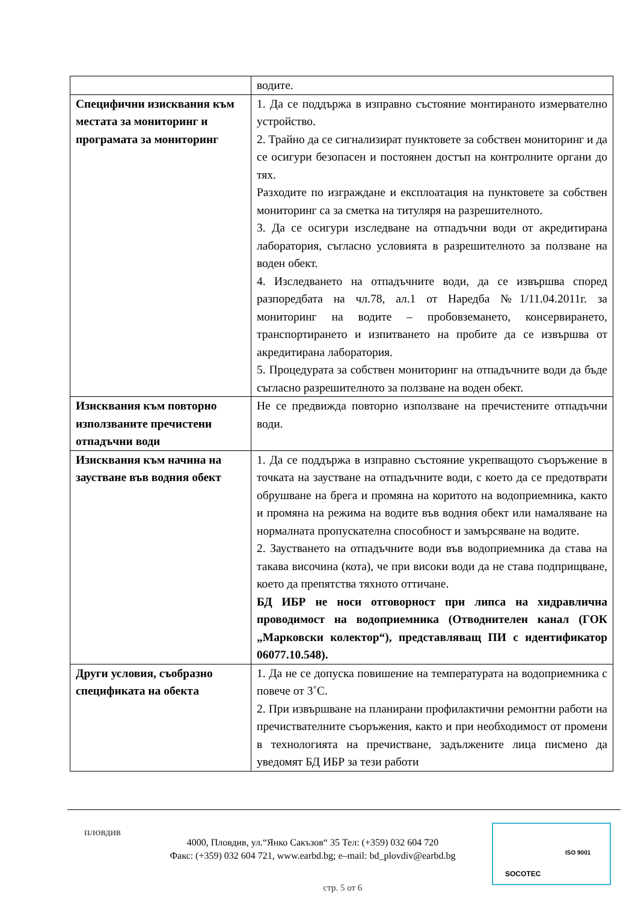| | водите. |
| Специфични изисквания към местата за мониторинг и програмата за мониторинг | 1. Да се поддържа в изправно състояние монтираното измервателно устройство. 2. Трайно да се сигнализират пунктовете за собствен мониторинг и да се осигури безопасен и постоянен достъп на контролните органи до тях. Разходите по изграждане и експлоатация на пунктовете за собствен мониторинг са за сметка на титуляря на разрешителното. 3. Да се осигури изследване на отпадъчни води от акредитирана лаборатория, съгласно условията в разрешителното за ползване на воден обект. 4. Изследването на отпадъчните води, да се извършва според разпоредбата на чл.78, ал.1 от Наредба №1/11.04.2011г. за мониторинг на водите – пробовземането, консервирането, транспортирането и изпитването на пробите да се извършва от акредитирана лаборатория. 5. Процедурата за собствен мониторинг на отпадъчните води да бъде съгласно разрешителното за ползване на воден обект. |
| Изисквания към повторно използваните пречистени отпадъчни води | Не се предвижда повторно използване на пречистените отпадъчни води. |
| Изисквания към начина на заустване във водния обект | 1. Да се поддържа в изправно състояние укрепващото съоръжение в точката на заустване на отпадъчните води, с което да се предотврати обрушване на брега и промяна на коритото на водоприемника, както и промяна на режима на водите във водния обект или намаляване на нормалната пропускателна способност и замърсяване на водите. 2. Заустването на отпадъчните води във водоприемника да става на такава височина (кота), че при високи води да не става подприщване, което да препятства тяхното оттичане. БД ИБР не носи отговорност при липса на хидравлична проводимост на водоприемника (Отводнителен канал (ГОК „Марковски колектор“), представляващ ПИ с идентификатор 06077.10.548). |
| Други условия, съобразно спецификата на обекта | 1. Да не се допуска повишение на температурата на водоприемника с повече от 3˚С. 2. При извършване на планирани профилактични ремонтни работи на пречиствателните съоръжения, както и при необходимост от промени в технологията на пречистване, задължените лица писмено да уведомят БД ИБР за тези работи |
ПЛОВДИВ
4000, Пловдив, ул.“Янко Сакъзов“ 35 Тел: (+359) 032 604 720
Факс: (+359) 032 604 721, www.earbd.bg; e–mail: bd_plovdiv@earbd.bg
стр. 5 от 6
SOCOTEC
ISO 9001